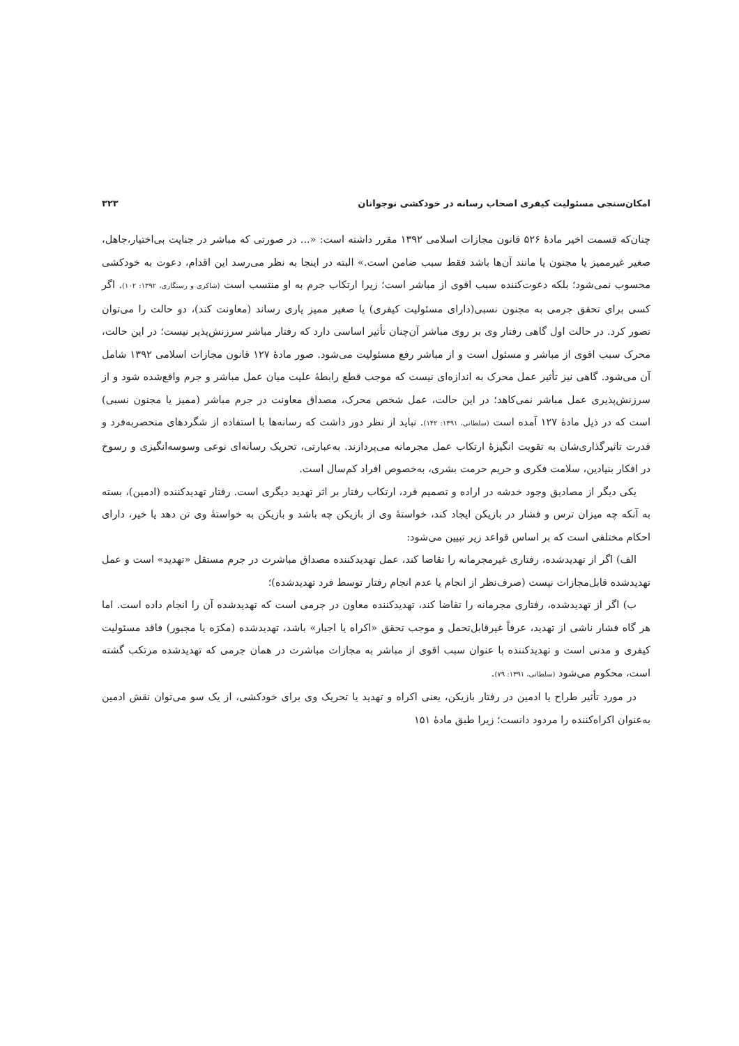امکان‌سنجی مسئولیت کیفری اصحاب رسانه در خودکشی نوجوانان ۳۲۳
چنان‌که قسمت اخیر مادهٔ ۵۲۶ قانون مجازات اسلامی ۱۳۹۲ مقرر داشته است: «... در صورتی که مباشر در جنایت بی‌اختیار،جاهل، صغیر غیرممیز یا مجنون یا مانند آن‌ها باشد فقط سبب ضامن است.» البته در اینجا به نظر می‌رسد این اقدام، دعوت به خودکشی محسوب نمی‌شود؛ بلکه دعوت‌کننده سبب اقوی از مباشر است؛ زیرا ارتکاب جرم به او منتسب است (شاکری و رستگاری، ۱۳۹۲: ۱۰۲). اگر کسی برای تحقق جرمی به مجنون نسبی(دارای مسئولیت کیفری) یا صغیر ممیز یاری رساند (معاونت کند)، دو حالت را می‌توان تصور کرد. در حالت اول گاهی رفتار وی بر روی مباشر آن‌چنان تأثیر اساسی دارد که رفتار مباشر سرزنش‌پذیر نیست؛ در این حالت، محرک سبب اقوی از مباشر و مسئول است و از مباشر رفع مسئولیت می‌شود. صور مادهٔ ۱۲۷ قانون مجازات اسلامی ۱۳۹۲ شامل آن می‌شود. گاهی نیز تأثیر عمل محرک به اندازه‌ای نیست که موجب قطع رابطهٔ علیت میان عمل مباشر و جرم واقع‌شده شود و از سرزنش‌پذیری عمل مباشر نمی‌کاهد؛ در این حالت، عمل شخص محرک، مصداق معاونت در جرم مباشر (ممیز یا مجنون نسبی) است که در ذیل مادهٔ ۱۲۷ آمده است (سلطانی، ۱۳۹۱: ۱۴۲). نباید از نظر دور داشت که رسانه‌ها با استفاده از شگردهای منحصربه‌فرد و قدرت تاثیرگذاری‌شان به تقویت انگیزهٔ ارتکاب عمل مجرمانه می‌پردازند. به‌عبارتی، تحریک رسانه‌ای نوعی وسوسه‌انگیزی و رسوخ در افکار بنیادین، سلامت فکری و حریم حرمت بشری، به‌خصوص افراد کم‌سال است.
یکی دیگر از مصادیق وجود خدشه در اراده و تصمیم فرد، ارتکاب رفتار بر اثر تهدید دیگری است. رفتار تهدیدکننده (ادمین)، بسته به آنکه چه میزان ترس و فشار در بازیکن ایجاد کند، خواستهٔ وی از بازیکن چه باشد و بازیکن به خواستهٔ وی تن دهد یا خیر، دارای احکام مختلفی است که بر اساس قواعد زیر تبیین می‌شود:
الف) اگر از تهدیدشده، رفتاری غیرمجرمانه را تقاضا کند، عمل تهدیدکننده مصداق مباشرت در جرم مستقل «تهدید» است و عمل تهدیدشده قابل‌مجازات نیست (صرف‌نظر از انجام یا عدم انجام رفتار توسط فرد تهدیدشده)؛
ب) اگر از تهدیدشده، رفتاری مجرمانه را تقاضا کند، تهدیدکننده معاون در جرمی است که تهدیدشده آن را انجام داده است. اما هر گاه فشار ناشی از تهدید، عرفاً غیرقابل‌تحمل و موجب تحقق «اکراه یا اجبار» باشد، تهدیدشده (مکرَه یا مجبور) فاقد مسئولیت کیفری و مدنی است و تهدیدکننده با عنوان سبب اقوی از مباشر به مجازات مباشرت در همان جرمی که تهدیدشده مرتکب گشته است، محکوم می‌شود (سلطانی، ۱۳۹۱: ۷۹).
در مورد تأثیر طراح یا ادمین در رفتار بازیکن، یعنی اکراه و تهدید یا تحریک وی برای خودکشی، از یک سو می‌توان نقش ادمین به‌عنوان اکراه‌کننده را مردود دانست؛ زیرا طبق مادهٔ ۱۵۱